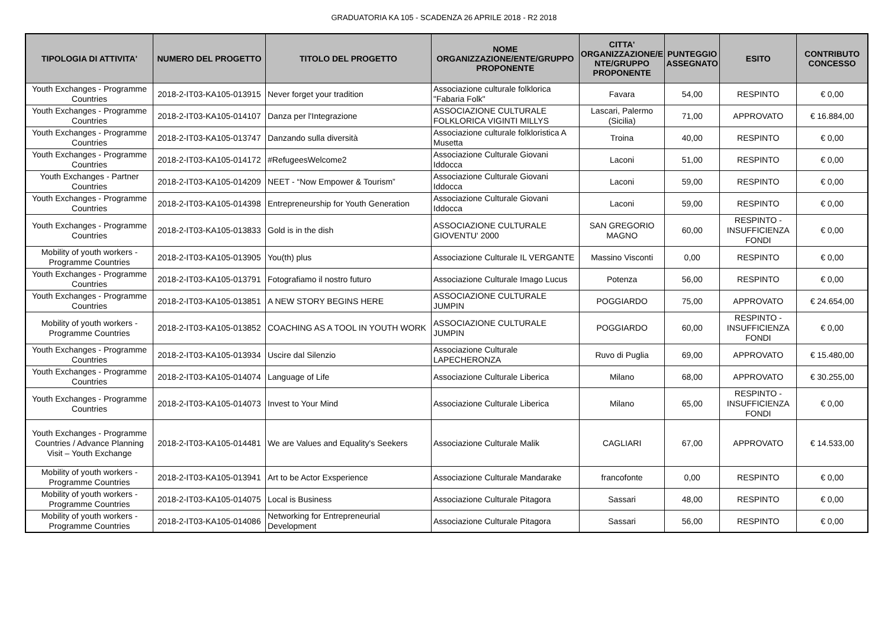GRADUATORIA KA 105 - SCADENZA 26 APRILE 2018 - R2 2018
| TIPOLOGIA DI ATTIVITA' | NUMERO DEL PROGETTO | TITOLO DEL PROGETTO | NOME ORGANIZZAZIONE/ENTE/GRUPPO PROPONENTE | CITTA' ORGANIZZAZIONE/E NTE/GRUPPO PROPONENTE | PUNTEGGIO ASSEGNATO | ESITO | CONTRIBUTO CONCESSO |
| --- | --- | --- | --- | --- | --- | --- | --- |
| Youth Exchanges - Programme Countries | 2018-2-IT03-KA105-013915 | Never forget your tradition | Associazione culturale folklorica "Fabaria Folk" | Favara | 54,00 | RESPINTO | € 0,00 |
| Youth Exchanges - Programme Countries | 2018-2-IT03-KA105-014107 | Danza per l'Integrazione | ASSOCIAZIONE CULTURALE FOLKLORICA VIGINTI MILLYS | Lascari, Palermo (Sicilia) | 71,00 | APPROVATO | € 16.884,00 |
| Youth Exchanges - Programme Countries | 2018-2-IT03-KA105-013747 | Danzando sulla diversità | Associazione culturale folkloristica A Musetta | Troina | 40,00 | RESPINTO | € 0,00 |
| Youth Exchanges - Programme Countries | 2018-2-IT03-KA105-014172 | #RefugeesWelcome2 | Associazione Culturale Giovani Iddocca | Laconi | 51,00 | RESPINTO | € 0,00 |
| Youth Exchanges - Partner Countries | 2018-2-IT03-KA105-014209 | NEET - “Now Empower & Tourism” | Associazione Culturale Giovani Iddocca | Laconi | 59,00 | RESPINTO | € 0,00 |
| Youth Exchanges - Programme Countries | 2018-2-IT03-KA105-014398 | Entrepreneurship for Youth Generation | Associazione Culturale Giovani Iddocca | Laconi | 59,00 | RESPINTO | € 0,00 |
| Youth Exchanges - Programme Countries | 2018-2-IT03-KA105-013833 | Gold is in the dish | ASSOCIAZIONE CULTURALE GIOVENTU' 2000 | SAN GREGORIO MAGNO | 60,00 | RESPINTO - INSUFFICIENZA FONDI | € 0,00 |
| Mobility of youth workers - Programme Countries | 2018-2-IT03-KA105-013905 | You(th) plus | Associazione Culturale IL VERGANTE | Massino Visconti | 0,00 | RESPINTO | € 0,00 |
| Youth Exchanges - Programme Countries | 2018-2-IT03-KA105-013791 | Fotografiamo il nostro futuro | Associazione Culturale Imago Lucus | Potenza | 56,00 | RESPINTO | € 0,00 |
| Youth Exchanges - Programme Countries | 2018-2-IT03-KA105-013851 | A NEW STORY BEGINS HERE | ASSOCIAZIONE CULTURALE JUMPIN | POGGIARDO | 75,00 | APPROVATO | € 24.654,00 |
| Mobility of youth workers - Programme Countries | 2018-2-IT03-KA105-013852 | COACHING AS A TOOL IN YOUTH WORK | ASSOCIAZIONE CULTURALE JUMPIN | POGGIARDO | 60,00 | RESPINTO - INSUFFICIENZA FONDI | € 0,00 |
| Youth Exchanges - Programme Countries | 2018-2-IT03-KA105-013934 | Uscire dal Silenzio | Associazione Culturale LAPECHERONZA | Ruvo di Puglia | 69,00 | APPROVATO | € 15.480,00 |
| Youth Exchanges - Programme Countries | 2018-2-IT03-KA105-014074 | Language of Life | Associazione Culturale Liberica | Milano | 68,00 | APPROVATO | € 30.255,00 |
| Youth Exchanges - Programme Countries | 2018-2-IT03-KA105-014073 | Invest to Your Mind | Associazione Culturale Liberica | Milano | 65,00 | RESPINTO - INSUFFICIENZA FONDI | € 0,00 |
| Youth Exchanges - Programme Countries / Advance Planning Visit – Youth Exchange | 2018-2-IT03-KA105-014481 | We are Values and Equality's Seekers | Associazione Culturale Malik | CAGLIARI | 67,00 | APPROVATO | € 14.533,00 |
| Mobility of youth workers - Programme Countries | 2018-2-IT03-KA105-013941 | Art to be Actor Exsperience | Associazione Culturale Mandarake | francofonte | 0,00 | RESPINTO | € 0,00 |
| Mobility of youth workers - Programme Countries | 2018-2-IT03-KA105-014075 | Local is Business | Associazione Culturale Pitagora | Sassari | 48,00 | RESPINTO | € 0,00 |
| Mobility of youth workers - Programme Countries | 2018-2-IT03-KA105-014086 | Networking for Entrepreneurial Development | Associazione Culturale Pitagora | Sassari | 56,00 | RESPINTO | € 0,00 |